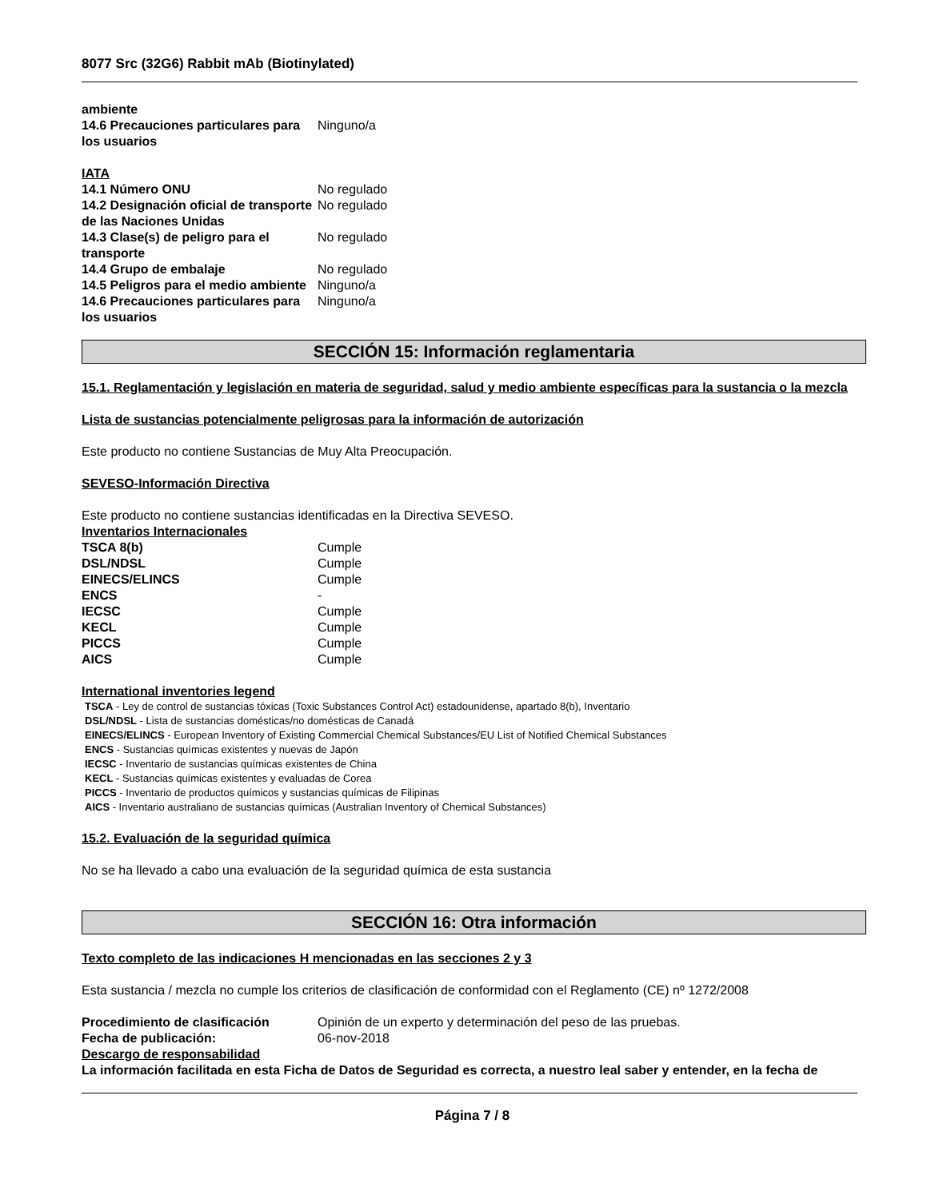8077 Src (32G6) Rabbit mAb (Biotinylated)
| ambiente | |
| 14.6 Precauciones particulares para los usuarios | Ninguno/a |
IATA
| 14.1 Número ONU | No regulado |
| 14.2 Designación oficial de transporte de las Naciones Unidas | No regulado |
| 14.3 Clase(s) de peligro para el transporte | No regulado |
| 14.4 Grupo de embalaje | No regulado |
| 14.5 Peligros para el medio ambiente | Ninguno/a |
| 14.6 Precauciones particulares para los usuarios | Ninguno/a |
SECCIÓN 15: Información reglamentaria
15.1. Reglamentación y legislación en materia de seguridad, salud y medio ambiente específicas para la sustancia o la mezcla
Lista de sustancias potencialmente peligrosas para la información de autorización
Este producto no contiene Sustancias de Muy Alta Preocupación.
SEVESO-Información Directiva
Este producto no contiene sustancias identificadas en la Directiva SEVESO.
Inventarios Internacionales
| TSCA 8(b) | Cumple |
| DSL/NDSL | Cumple |
| EINECS/ELINCS | Cumple |
| ENCS | - |
| IECSC | Cumple |
| KECL | Cumple |
| PICCS | Cumple |
| AICS | Cumple |
International inventories legend
TSCA - Ley de control de sustancias tóxicas (Toxic Substances Control Act) estadounidense, apartado 8(b), Inventario
DSL/NDSL - Lista de sustancias domésticas/no domésticas de Canadá
EINECS/ELINCS - European Inventory of Existing Commercial Chemical Substances/EU List of Notified Chemical Substances
ENCS - Sustancias químicas existentes y nuevas de Japón
IECSC - Inventario de sustancias químicas existentes de China
KECL - Sustancias químicas existentes y evaluadas de Corea
PICCS - Inventario de productos químicos y sustancias químicas de Filipinas
AICS - Inventario australiano de sustancias químicas (Australian Inventory of Chemical Substances)
15.2. Evaluación de la seguridad química
No se ha llevado a cabo una evaluación de la seguridad química de esta sustancia
SECCIÓN 16: Otra información
Texto completo de las indicaciones H mencionadas en las secciones 2 y 3
Esta sustancia / mezcla no cumple los criterios de clasificación de conformidad con el Reglamento (CE) nº 1272/2008
| Procedimiento de clasificación | Opinión de un experto y determinación del peso de las pruebas. |
| Fecha de publicación: | 06-nov-2018 |
Descargo de responsabilidad
La información facilitada en esta Ficha de Datos de Seguridad es correcta, a nuestro leal saber y entender, en la fecha de
Página 7 / 8